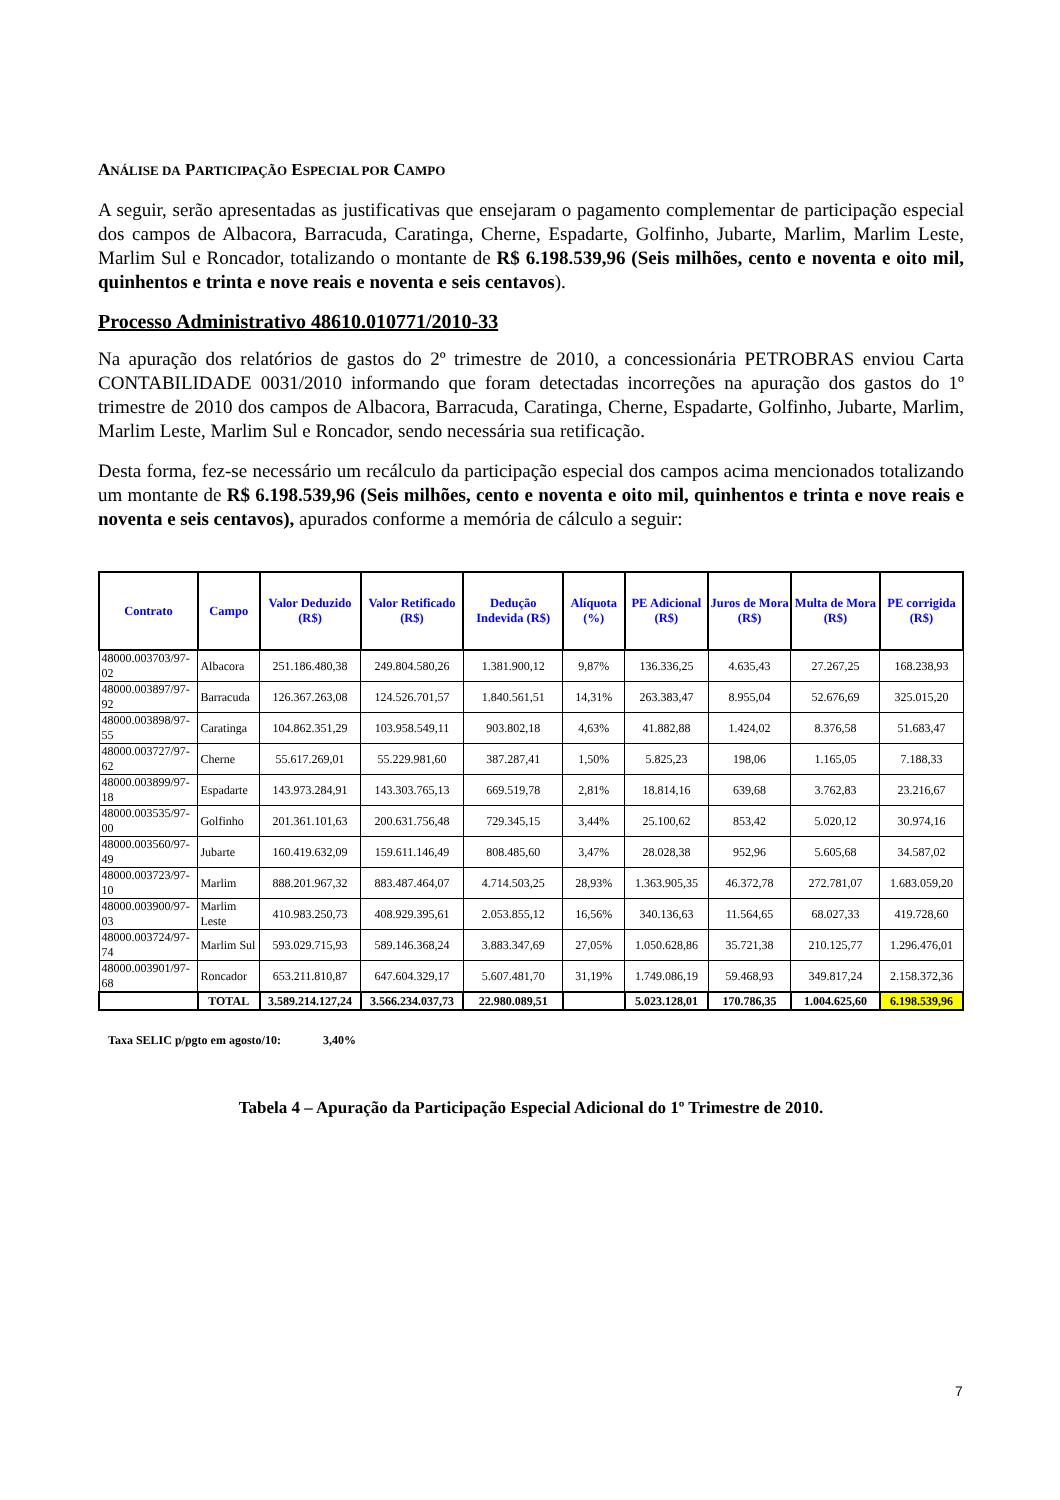ANÁLISE DA PARTICIPAÇÃO ESPECIAL POR CAMPO
A seguir, serão apresentadas as justificativas que ensejaram o pagamento complementar de participação especial dos campos de Albacora, Barracuda, Caratinga, Cherne, Espadarte, Golfinho, Jubarte, Marlim, Marlim Leste, Marlim Sul e Roncador, totalizando o montante de R$ 6.198.539,96 (Seis milhões, cento e noventa e oito mil, quinhentos e trinta e nove reais e noventa e seis centavos).
Processo Administrativo 48610.010771/2010-33
Na apuração dos relatórios de gastos do 2º trimestre de 2010, a concessionária PETROBRAS enviou Carta CONTABILIDADE 0031/2010 informando que foram detectadas incorreções na apuração dos gastos do 1º trimestre de 2010 dos campos de Albacora, Barracuda, Caratinga, Cherne, Espadarte, Golfinho, Jubarte, Marlim, Marlim Leste, Marlim Sul e Roncador, sendo necessária sua retificação.
Desta forma, fez-se necessário um recálculo da participação especial dos campos acima mencionados totalizando um montante de R$ 6.198.539,96 (Seis milhões, cento e noventa e oito mil, quinhentos e trinta e nove reais e noventa e seis centavos), apurados conforme a memória de cálculo a seguir:
| Contrato | Campo | Valor Deduzido (R$) | Valor Retificado (R$) | Dedução Indevida (R$) | Alíquota (%) | PE Adicional (R$) | Juros de Mora (R$) | Multa de Mora (R$) | PE corrigida (R$) |
| --- | --- | --- | --- | --- | --- | --- | --- | --- | --- |
| 48000.003703/97-02 | Albacora | 251.186.480,38 | 249.804.580,26 | 1.381.900,12 | 9,87% | 136.336,25 | 4.635,43 | 27.267,25 | 168.238,93 |
| 48000.003897/97-92 | Barracuda | 126.367.263,08 | 124.526.701,57 | 1.840.561,51 | 14,31% | 263.383,47 | 8.955,04 | 52.676,69 | 325.015,20 |
| 48000.003898/97-55 | Caratinga | 104.862.351,29 | 103.958.549,11 | 903.802,18 | 4,63% | 41.882,88 | 1.424,02 | 8.376,58 | 51.683,47 |
| 48000.003727/97-62 | Cherne | 55.617.269,01 | 55.229.981,60 | 387.287,41 | 1,50% | 5.825,23 | 198,06 | 1.165,05 | 7.188,33 |
| 48000.003899/97-18 | Espadarte | 143.973.284,91 | 143.303.765,13 | 669.519,78 | 2,81% | 18.814,16 | 639,68 | 3.762,83 | 23.216,67 |
| 48000.003535/97-00 | Golfinho | 201.361.101,63 | 200.631.756,48 | 729.345,15 | 3,44% | 25.100,62 | 853,42 | 5.020,12 | 30.974,16 |
| 48000.003560/97-49 | Jubarte | 160.419.632,09 | 159.611.146,49 | 808.485,60 | 3,47% | 28.028,38 | 952,96 | 5.605,68 | 34.587,02 |
| 48000.003723/97-10 | Marlim | 888.201.967,32 | 883.487.464,07 | 4.714.503,25 | 28,93% | 1.363.905,35 | 46.372,78 | 272.781,07 | 1.683.059,20 |
| 48000.003900/97-03 | Marlim Leste | 410.983.250,73 | 408.929.395,61 | 2.053.855,12 | 16,56% | 340.136,63 | 11.564,65 | 68.027,33 | 419.728,60 |
| 48000.003724/97-74 | Marlim Sul | 593.029.715,93 | 589.146.368,24 | 3.883.347,69 | 27,05% | 1.050.628,86 | 35.721,38 | 210.125,77 | 1.296.476,01 |
| 48000.003901/97-68 | Roncador | 653.211.810,87 | 647.604.329,17 | 5.607.481,70 | 31,19% | 1.749.086,19 | 59.468,93 | 349.817,24 | 2.158.372,36 |
| | TOTAL | 3.589.214.127,24 | 3.566.234.037,73 | 22.980.089,51 | | 5.023.128,01 | 170.786,35 | 1.004.625,60 | 6.198.539,96 |
Taxa SELIC p/pgto em agosto/10: 3,40%
Tabela 4 – Apuração da Participação Especial Adicional do 1º Trimestre de 2010.
7